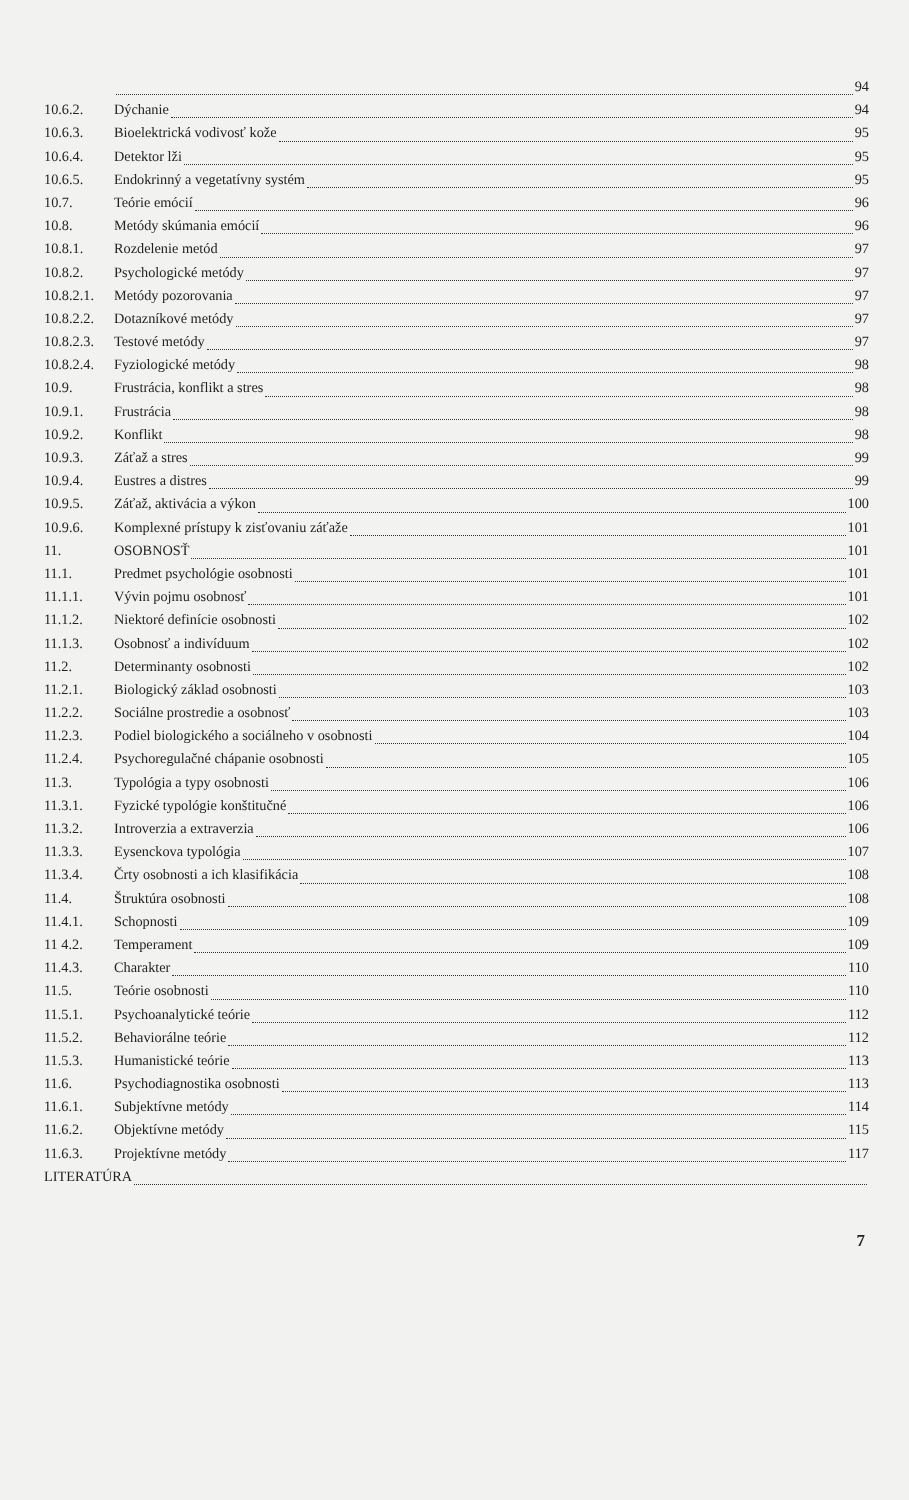94
10.6.2. Dýchanie 94
10.6.3. Bioelektrická vodivosť kože 95
10.6.4. Detektor lži 95
10.6.5. Endokrinný a vegetatívny systém 95
10.7. Teórie emócií 96
10.8. Metódy skúmania emócií 96
10.8.1. Rozdelenie metód 97
10.8.2. Psychologické metódy 97
10.8.2.1. Metódy pozorovania 97
10.8.2.2. Dotazníkové metódy 97
10.8.2.3. Testové metódy 97
10.8.2.4. Fyziologické metódy 98
10.9. Frustrácia, konflikt a stres 98
10.9.1. Frustrácia 98
10.9.2. Konflikt 98
10.9.3. Záťaž a stres 99
10.9.4. Eustres a distres 99
10.9.5. Záťaž, aktivácia a výkon 100
10.9.6. Komplexné prístupy k zisťovaniu záťaže 101
11. OSOBNOSŤ 101
11.1. Predmet psychológie osobnosti 101
11.1.1. Vývin pojmu osobnosť 101
11.1.2. Niektoré definície osobnosti 102
11.1.3. Osobnosť a indivíduum 102
11.2. Determinanty osobnosti 102
11.2.1. Biologický základ osobnosti 103
11.2.2. Sociálne prostredie a osobnosť 103
11.2.3. Podiel biologického a sociálneho v osobnosti 104
11.2.4. Psychoregulačné chápanie osobnosti 105
11.3. Typológia a typy osobnosti 106
11.3.1. Fyzické typológie konštitučné 106
11.3.2. Introverzia a extraverzia 106
11.3.3. Eysenckova typológia 107
11.3.4. Črty osobnosti a ich klasifikácia 108
11.4. Štruktúra osobnosti 108
11.4.1. Schopnosti 109
11 4.2. Temperament 109
11.4.3. Charakter 110
11.5. Teórie osobnosti 110
11.5.1. Psychoanalytické teórie 112
11.5.2. Behaviorálne teórie 112
11.5.3. Humanistické teórie 113
11.6. Psychodiagnostika osobnosti 113
11.6.1. Subjektívne metódy 114
11.6.2. Objektívne metódy 115
11.6.3. Projektívne metódy 117
LITERATÚRA
7